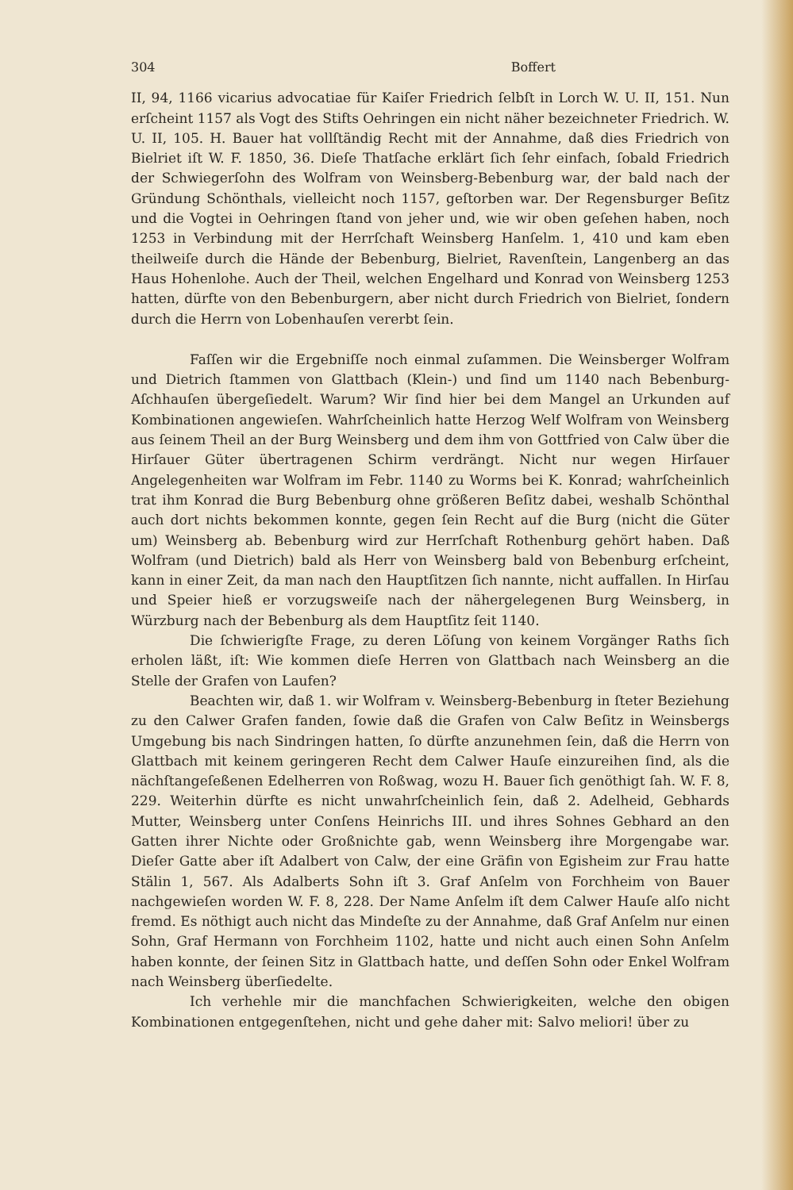304 Boffert
II, 94, 1166 vicarius advocatiae für Kaiſer Friedrich ſelbſt in Lorch W. U. II, 151. Nun erſcheint 1157 als Vogt des Stifts Oehringen ein nicht näher bezeichneter Friedrich. W. U. II, 105. H. Bauer hat vollſtändig Recht mit der Annahme, daß dies Friedrich von Bielriet iſt W. F. 1850, 36. Dieſe Thatſache erklärt ſich ſehr einfach, ſobald Friedrich der Schwiegerſohn des Wolfram von Weinsberg-Bebenburg war, der bald nach der Gründung Schönthals, vielleicht noch 1157, geſtorben war. Der Regensburger Beſitz und die Vogtei in Oehringen ſtand von jeher und, wie wir oben geſehen haben, noch 1253 in Verbindung mit der Herrſchaft Weinsberg Hanſelm. 1, 410 und kam eben theilweiſe durch die Hände der Bebenburg, Bielriet, Ravenſtein, Langenberg an das Haus Hohenlohe. Auch der Theil, welchen Engelhard und Konrad von Weinsberg 1253 hatten, dürfte von den Bebenburgern, aber nicht durch Friedrich von Bielriet, ſondern durch die Herrn von Lobenhauſen vererbt ſein.
Faſſen wir die Ergebniſſe noch einmal zuſammen. Die Weinsberger Wolfram und Dietrich ſtammen von Glattbach (Klein-) und ſind um 1140 nach Bebenburg-Aſchhauſen übergeſiedelt. Warum? Wir ſind hier bei dem Mangel an Urkunden auf Kombinationen angewieſen. Wahrſcheinlich hatte Herzog Welf Wolfram von Weinsberg aus ſeinem Theil an der Burg Weinsberg und dem ihm von Gottfried von Calw über die Hirſauer Güter übertragenen Schirm verdrängt. Nicht nur wegen Hirſauer Angelegenheiten war Wolfram im Febr. 1140 zu Worms bei K. Konrad; wahrſcheinlich trat ihm Konrad die Burg Bebenburg ohne größeren Beſitz dabei, weshalb Schönthal auch dort nichts bekommen konnte, gegen ſein Recht auf die Burg (nicht die Güter um) Weinsberg ab. Bebenburg wird zur Herrſchaft Rothenburg gehört haben. Daß Wolfram (und Dietrich) bald als Herr von Weinsberg bald von Bebenburg erſcheint, kann in einer Zeit, da man nach den Hauptſitzen ſich nannte, nicht auffallen. In Hirſau und Speier hieß er vorzugsweiſe nach der nähergelegenen Burg Weinsberg, in Würzburg nach der Bebenburg als dem Hauptſitz ſeit 1140.
Die ſchwierigſte Frage, zu deren Löſung von keinem Vorgänger Raths ſich erholen läßt, iſt: Wie kommen dieſe Herren von Glattbach nach Weinsberg an die Stelle der Grafen von Laufen?
Beachten wir, daß 1. wir Wolfram v. Weinsberg-Bebenburg in ſteter Beziehung zu den Calwer Grafen fanden, ſowie daß die Grafen von Calw Beſitz in Weinsbergs Umgebung bis nach Sindringen hatten, ſo dürfte anzunehmen ſein, daß die Herrn von Glattbach mit keinem geringeren Recht dem Calwer Hauſe einzureihen ſind, als die nächſtangeſeßenen Edelherren von Roßwag, wozu H. Bauer ſich genöthigt ſah. W. F. 8, 229. Weiterhin dürfte es nicht unwahrſcheinlich ſein, daß 2. Adelheid, Gebhards Mutter, Weinsberg unter Conſens Heinrichs III. und ihres Sohnes Gebhard an den Gatten ihrer Nichte oder Großnichte gab, wenn Weinsberg ihre Morgengabe war. Dieſer Gatte aber iſt Adalbert von Calw, der eine Gräfin von Egisheim zur Frau hatte Stälin 1, 567. Als Adalberts Sohn iſt 3. Graf Anſelm von Forchheim von Bauer nachgewieſen worden W. F. 8, 228. Der Name Anſelm iſt dem Calwer Hauſe alſo nicht fremd. Es nöthigt auch nicht das Mindeſte zu der Annahme, daß Graf Anſelm nur einen Sohn, Graf Hermann von Forchheim 1102, hatte und nicht auch einen Sohn Anſelm haben konnte, der ſeinen Sitz in Glattbach hatte, und deſſen Sohn oder Enkel Wolfram nach Weinsberg überſiedelte.
Ich verhehle mir die manchfachen Schwierigkeiten, welche den obigen Kombinationen entgegenſtehen, nicht und gehe daher mit: Salvo meliori! über zu